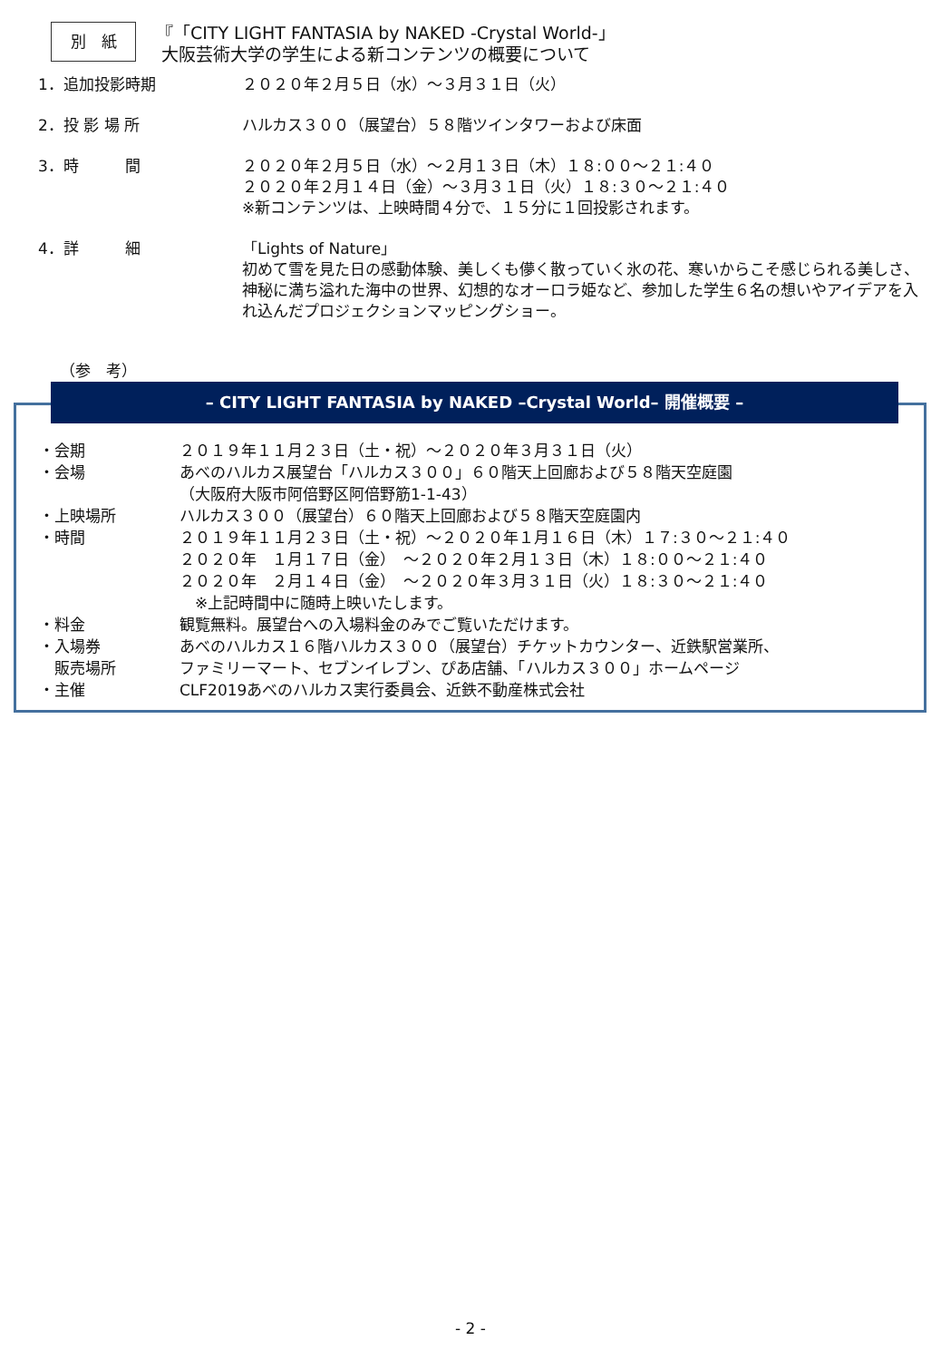別　紙
『「CITY LIGHT FANTASIA by NAKED -Crystal World-」
大阪芸術大学の学生による新コンテンツの概要について
1．追加投影時期 ２０２０年２月５日（水）～３月３１日（火）
2．投 影 場 所 ハルカス３００（展望台）５８階ツインタワーおよび床面
3．時　　　間 ２０２０年２月５日（水）～２月１３日（木）１８:００～２１:４０
２０２０年２月１４日（金）～３月３１日（火）１８:３０～２１:４０
※新コンテンツは、上映時間４分で、１５分に１回投影されます。
4．詳　　　細 「Lights of Nature」
初めて雪を見た日の感動体験、美しくも儚く散っていく氷の花、寒いからこそ感じられる美しさ、神秘に満ち溢れた海中の世界、幻想的なオーロラ姫など、参加した学生６名の想いやアイデアを入れ込んだプロジェクションマッピングショー。
（参　考）
– CITY LIGHT FANTASIA by NAKED –Crystal World– 開催概要 –
・会期 ２０１９年１１月２３日（土・祝）～２０２０年３月３１日（火）
・会場 あべのハルカス展望台「ハルカス３００」６０階天上回廊および５８階天空庭園
（大阪府大阪市阿倍野区阿倍野筋1-1-43）
・上映場所 ハルカス３００（展望台）６０階天上回廊および５８階天空庭園内
・時間 ２０１９年１１月２３日（土・祝）～２０２０年１月１６日（木）１７:３０～２１:４０
２０２０年　１月１７日（金）　～２０２０年２月１３日（木）１８:００～２１:４０
２０２０年　２月１４日（金）　～２０２０年３月３１日（火）１８:３０～２１:４０
　※上記時間中に随時上映いたします。
・料金 観覧無料。展望台への入場料金のみでご覧いただけます。
・入場券
　販売場所
あべのハルカス１６階ハルカス３００（展望台）チケットカウンター、近鉄駅営業所、
ファミリーマート、セブンイレブン、ぴあ店舗、「ハルカス３００」ホームページ
・主催 CLF2019あべのハルカス実行委員会、近鉄不動産株式会社
- 2 -